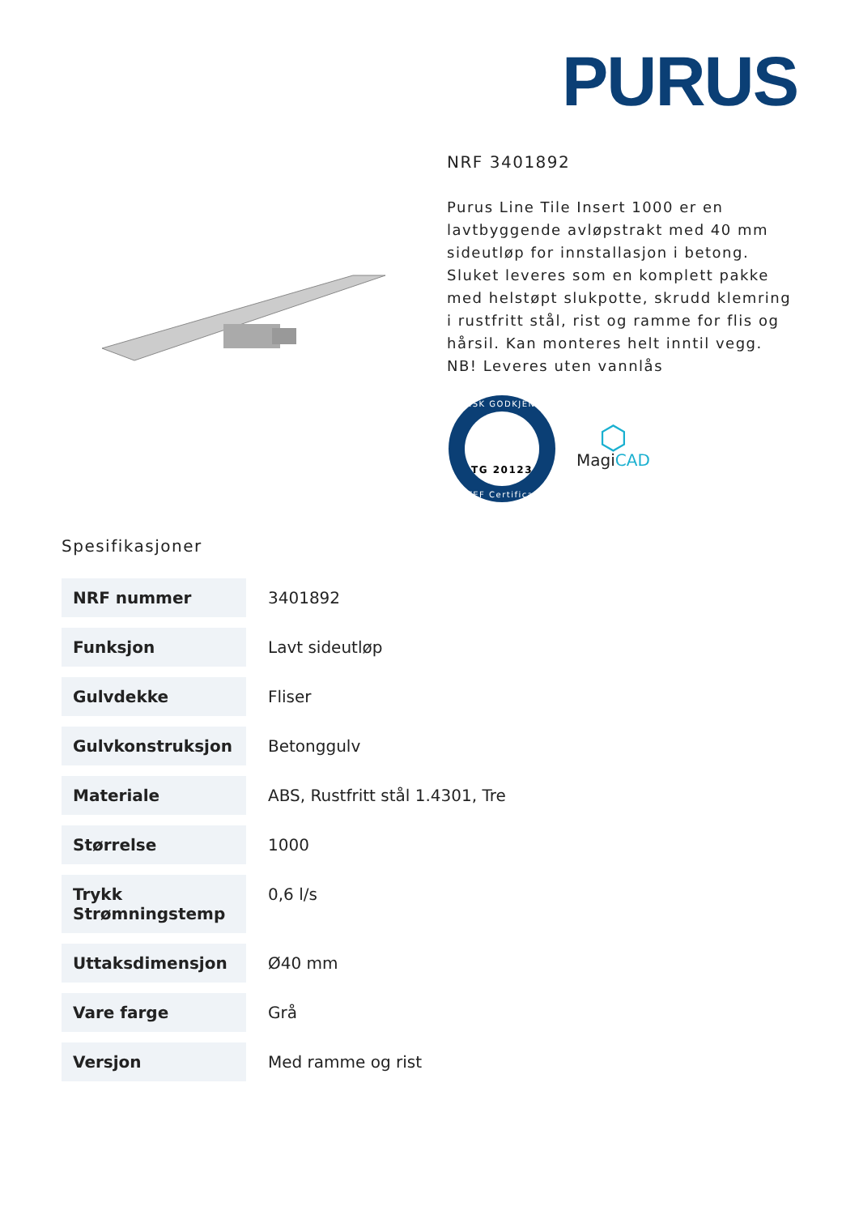PURUS
NRF 3401892
Purus Line Tile Insert 1000 er en lavtbyggende avløpstrakt med 40 mm sideutløp for innstallasjon i betong. Sluket leveres som en komplett pakke med helstøpt slukpotte, skrudd klemring i rustfritt stål, rist og ramme for flis og hårsil. Kan monteres helt inntil vegg.
NB! Leveres uten vannlås
TG 20123
TEKNISK GODKJENNING
SINTEF Certification
⬡
MagiCAD
Spesifikasjoner
| NRF nummer | 3401892 |
| Funksjon | Lavt sideutløp |
| Gulvdekke | Fliser |
| Gulvkonstruksjon | Betonggulv |
| Materiale | ABS, Rustfritt stål 1.4301, Tre |
| Størrelse | 1000 |
| Trykk Strømningstemp | 0,6 l/s |
| Uttaksdimensjon | Ø40 mm |
| Vare farge | Grå |
| Versjon | Med ramme og rist |